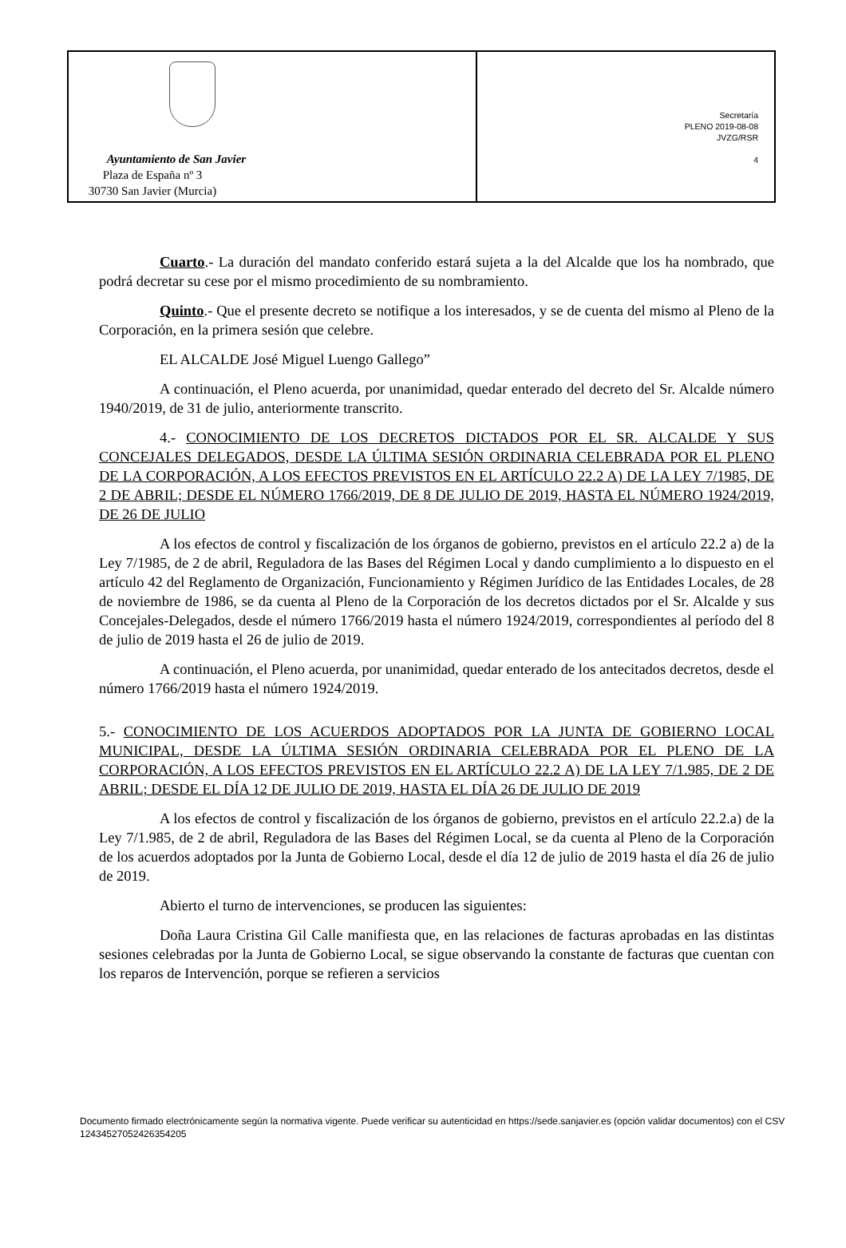Ayuntamiento de San Javier
Plaza de España nº 3
30730 San Javier (Murcia)
Secretaría
PLENO 2019-08-08
JVZG/RSR
4
Cuarto.- La duración del mandato conferido estará sujeta a la del Alcalde que los ha nombrado, que podrá decretar su cese por el mismo procedimiento de su nombramiento.
Quinto.- Que el presente decreto se notifique a los interesados, y se de cuenta del mismo al Pleno de la Corporación, en la primera sesión que celebre.
EL ALCALDE José Miguel Luengo Gallego”
A continuación, el Pleno acuerda, por unanimidad, quedar enterado del decreto del Sr. Alcalde número 1940/2019, de 31 de julio, anteriormente transcrito.
4.- CONOCIMIENTO DE LOS DECRETOS DICTADOS POR EL SR. ALCALDE Y SUS CONCEJALES DELEGADOS, DESDE LA ÚLTIMA SESIÓN ORDINARIA CELEBRADA POR EL PLENO DE LA CORPORACIÓN, A LOS EFECTOS PREVISTOS EN EL ARTÍCULO 22.2 A) DE LA LEY 7/1985, DE 2 DE ABRIL; DESDE EL NÚMERO 1766/2019, DE 8 DE JULIO DE 2019, HASTA EL NÚMERO 1924/2019, DE 26 DE JULIO
A los efectos de control y fiscalización de los órganos de gobierno, previstos en el artículo 22.2 a) de la Ley 7/1985, de 2 de abril, Reguladora de las Bases del Régimen Local y dando cumplimiento a lo dispuesto en el artículo 42 del Reglamento de Organización, Funcionamiento y Régimen Jurídico de las Entidades Locales, de 28 de noviembre de 1986, se da cuenta al Pleno de la Corporación de los decretos dictados por el Sr. Alcalde y sus Concejales-Delegados, desde el número 1766/2019 hasta el número 1924/2019, correspondientes al período del 8 de julio de 2019 hasta el 26 de julio de 2019.
A continuación, el Pleno acuerda, por unanimidad, quedar enterado de los antecitados decretos, desde el número 1766/2019 hasta el número 1924/2019.
5.- CONOCIMIENTO DE LOS ACUERDOS ADOPTADOS POR LA JUNTA DE GOBIERNO LOCAL MUNICIPAL, DESDE LA ÚLTIMA SESIÓN ORDINARIA CELEBRADA POR EL PLENO DE LA CORPORACIÓN, A LOS EFECTOS PREVISTOS EN EL ARTÍCULO 22.2 A) DE LA LEY 7/1.985, DE 2 DE ABRIL; DESDE EL DÍA 12 DE JULIO DE 2019, HASTA EL DÍA 26 DE JULIO DE 2019
A los efectos de control y fiscalización de los órganos de gobierno, previstos en el artículo 22.2.a) de la Ley 7/1.985, de 2 de abril, Reguladora de las Bases del Régimen Local, se da cuenta al Pleno de la Corporación de los acuerdos adoptados por la Junta de Gobierno Local, desde el día 12 de julio de 2019 hasta el día 26 de julio de 2019.
Abierto el turno de intervenciones, se producen las siguientes:
Doña Laura Cristina Gil Calle manifiesta que, en las relaciones de facturas aprobadas en las distintas sesiones celebradas por la Junta de Gobierno Local, se sigue observando la constante de facturas que cuentan con los reparos de Intervención, porque se refieren a servicios
Documento firmado electrónicamente según la normativa vigente. Puede verificar su autenticidad en https://sede.sanjavier.es (opción validar documentos) con el CSV 12434527052426354205